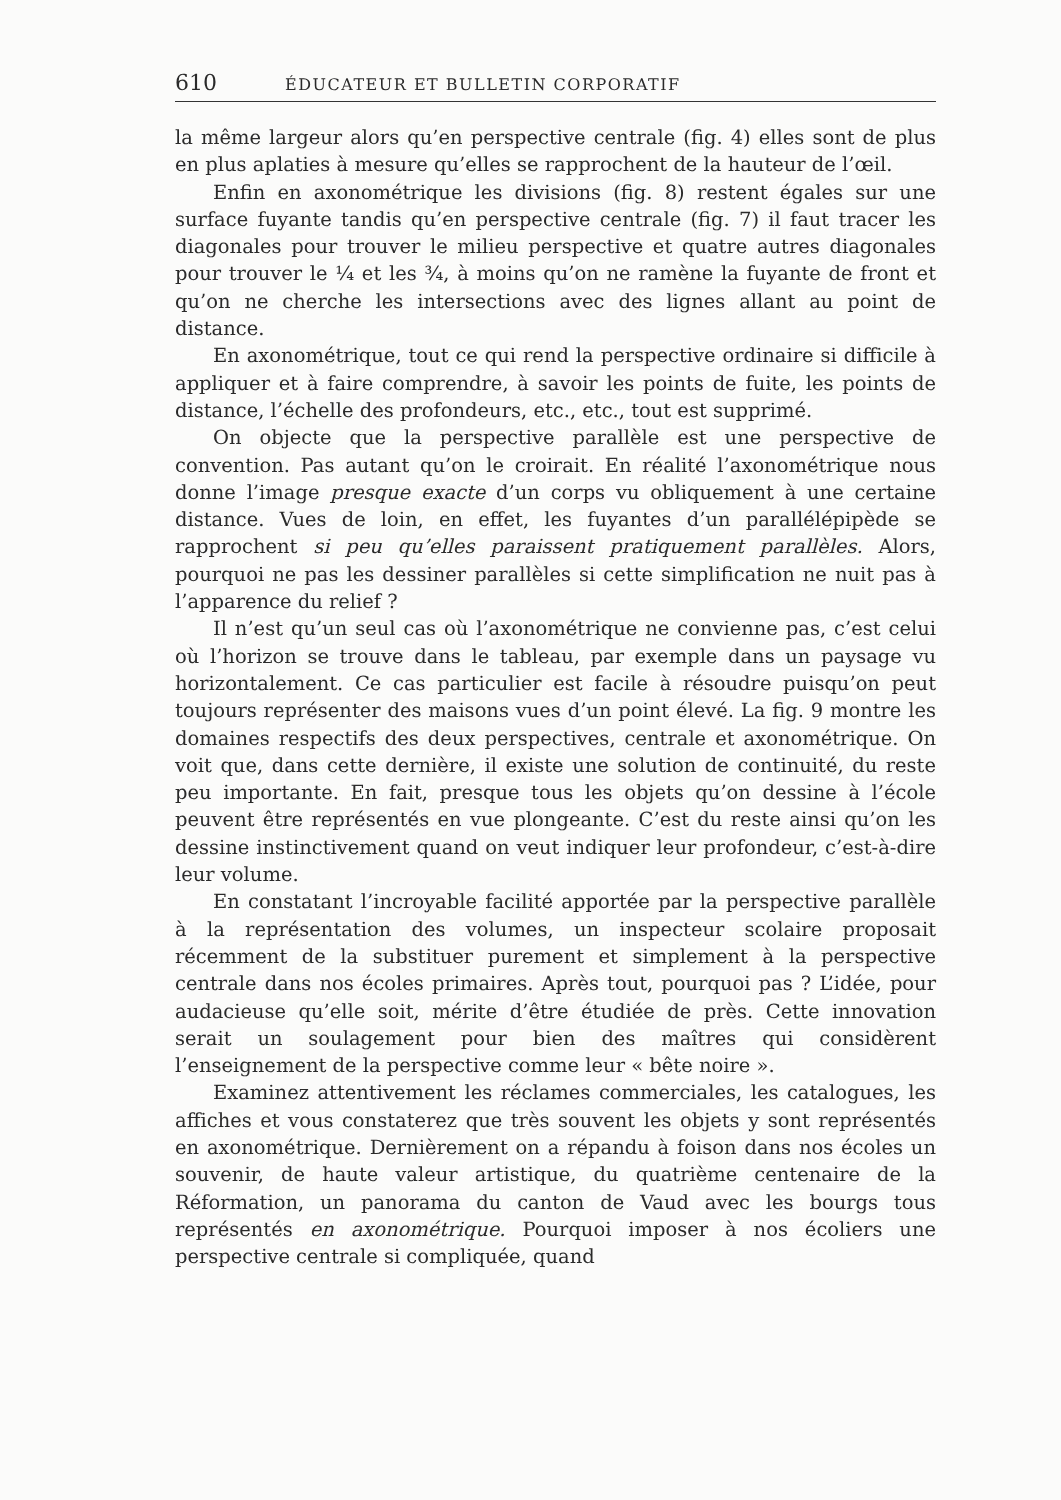610 ÉDUCATEUR ET BULLETIN CORPORATIF
la même largeur alors qu’en perspective centrale (fig. 4) elles sont de plus en plus aplaties à mesure qu’elles se rapprochent de la hauteur de l’œil.
Enfin en axonométrique les divisions (fig. 8) restent égales sur une surface fuyante tandis qu’en perspective centrale (fig. 7) il faut tracer les diagonales pour trouver le milieu perspective et quatre autres diagonales pour trouver le ¼ et les ¾, à moins qu’on ne ramène la fuyante de front et qu’on ne cherche les intersections avec des lignes allant au point de distance.
En axonométrique, tout ce qui rend la perspective ordinaire si difficile à appliquer et à faire comprendre, à savoir les points de fuite, les points de distance, l’échelle des profondeurs, etc., etc., tout est supprimé.
On objecte que la perspective parallèle est une perspective de convention. Pas autant qu’on le croirait. En réalité l’axonométrique nous donne l’image presque exacte d’un corps vu obliquement à une certaine distance. Vues de loin, en effet, les fuyantes d’un parallélépipède se rapprochent si peu qu’elles paraissent pratiquement parallèles. Alors, pourquoi ne pas les dessiner parallèles si cette simplification ne nuit pas à l’apparence du relief ?
Il n’est qu’un seul cas où l’axonométrique ne convienne pas, c’est celui où l’horizon se trouve dans le tableau, par exemple dans un paysage vu horizontalement. Ce cas particulier est facile à résoudre puisqu’on peut toujours représenter des maisons vues d’un point élevé. La fig. 9 montre les domaines respectifs des deux perspectives, centrale et axonométrique. On voit que, dans cette dernière, il existe une solution de continuité, du reste peu importante. En fait, presque tous les objets qu’on dessine à l’école peuvent être représentés en vue plongeante. C’est du reste ainsi qu’on les dessine instinctivement quand on veut indiquer leur profondeur, c’est-à-dire leur volume.
En constatant l’incroyable facilité apportée par la perspective parallèle à la représentation des volumes, un inspecteur scolaire proposait récemment de la substituer purement et simplement à la perspective centrale dans nos écoles primaires. Après tout, pourquoi pas ? L’idée, pour audacieuse qu’elle soit, mérite d’être étudiée de près. Cette innovation serait un soulagement pour bien des maîtres qui considèrent l’enseignement de la perspective comme leur « bête noire ».
Examinez attentivement les réclames commerciales, les catalogues, les affiches et vous constaterez que très souvent les objets y sont représentés en axonométrique. Dernièrement on a répandu à foison dans nos écoles un souvenir, de haute valeur artistique, du quatrième centenaire de la Réformation, un panorama du canton de Vaud avec les bourgs tous représentés en axonométrique. Pourquoi imposer à nos écoliers une perspective centrale si compliquée, quand